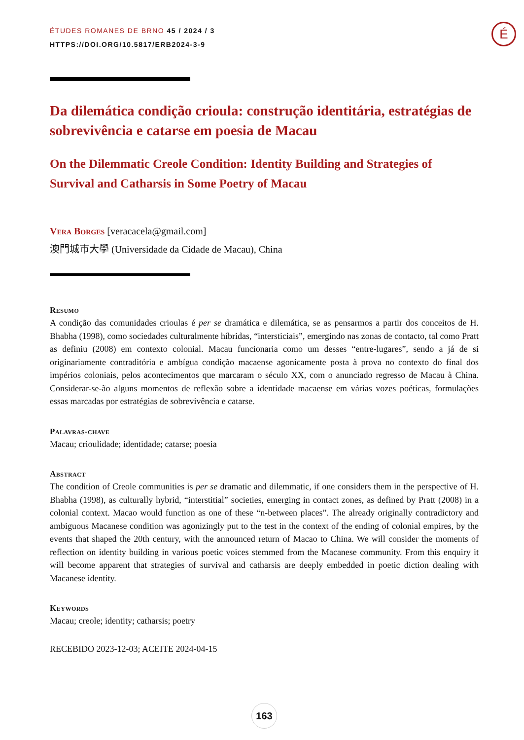É
ÉTUDES ROMANES DE BRNO 45 / 2024 / 3
HTTPS://DOI.ORG/10.5817/ERB2024-3-9
Da dilemática condição crioula: construção identitária, estratégias de sobrevivência e catarse em poesia de Macau
On the Dilemmatic Creole Condition: Identity Building and Strategies of Survival and Catharsis in Some Poetry of Macau
Vera Borges [veracacela@gmail.com]
澳門城市大學 (Universidade da Cidade de Macau), China
Resumo
A condição das comunidades crioulas é per se dramática e dilemática, se as pensarmos a partir dos conceitos de H. Bhabha (1998), como sociedades culturalmente híbridas, “intersticiais”, emergindo nas zonas de contacto, tal como Pratt as definiu (2008) em contexto colonial. Macau funcionaria como um desses “entre-lugares”, sendo a já de si originariamente contraditória e ambígua condição macaense agonicamente posta à prova no contexto do final dos impérios coloniais, pelos acontecimentos que marcaram o século XX, com o anunciado regresso de Macau à China. Considerar-se-ão alguns momentos de reflexão sobre a identidade macaense em várias vozes poéticas, formulações essas marcadas por estratégias de sobrevivência e catarse.
Palavras-chave
Macau; crioulidade; identidade; catarse; poesia
Abstract
The condition of Creole communities is per se dramatic and dilemmatic, if one considers them in the perspective of H. Bhabha (1998), as culturally hybrid, “interstitial” societies, emerging in contact zones, as defined by Pratt (2008) in a colonial context. Macao would function as one of these “n-between places”. The already originally contradictory and ambiguous Macanese condition was agonizingly put to the test in the context of the ending of colonial empires, by the events that shaped the 20th century, with the announced return of Macao to China. We will consider the moments of reflection on identity building in various poetic voices stemmed from the Macanese community. From this enquiry it will become apparent that strategies of survival and catharsis are deeply embedded in poetic diction dealing with Macanese identity.
Keywords
Macau; creole; identity; catharsis; poetry
RECEBIDO 2023-12-03; ACEITE 2024-04-15
163